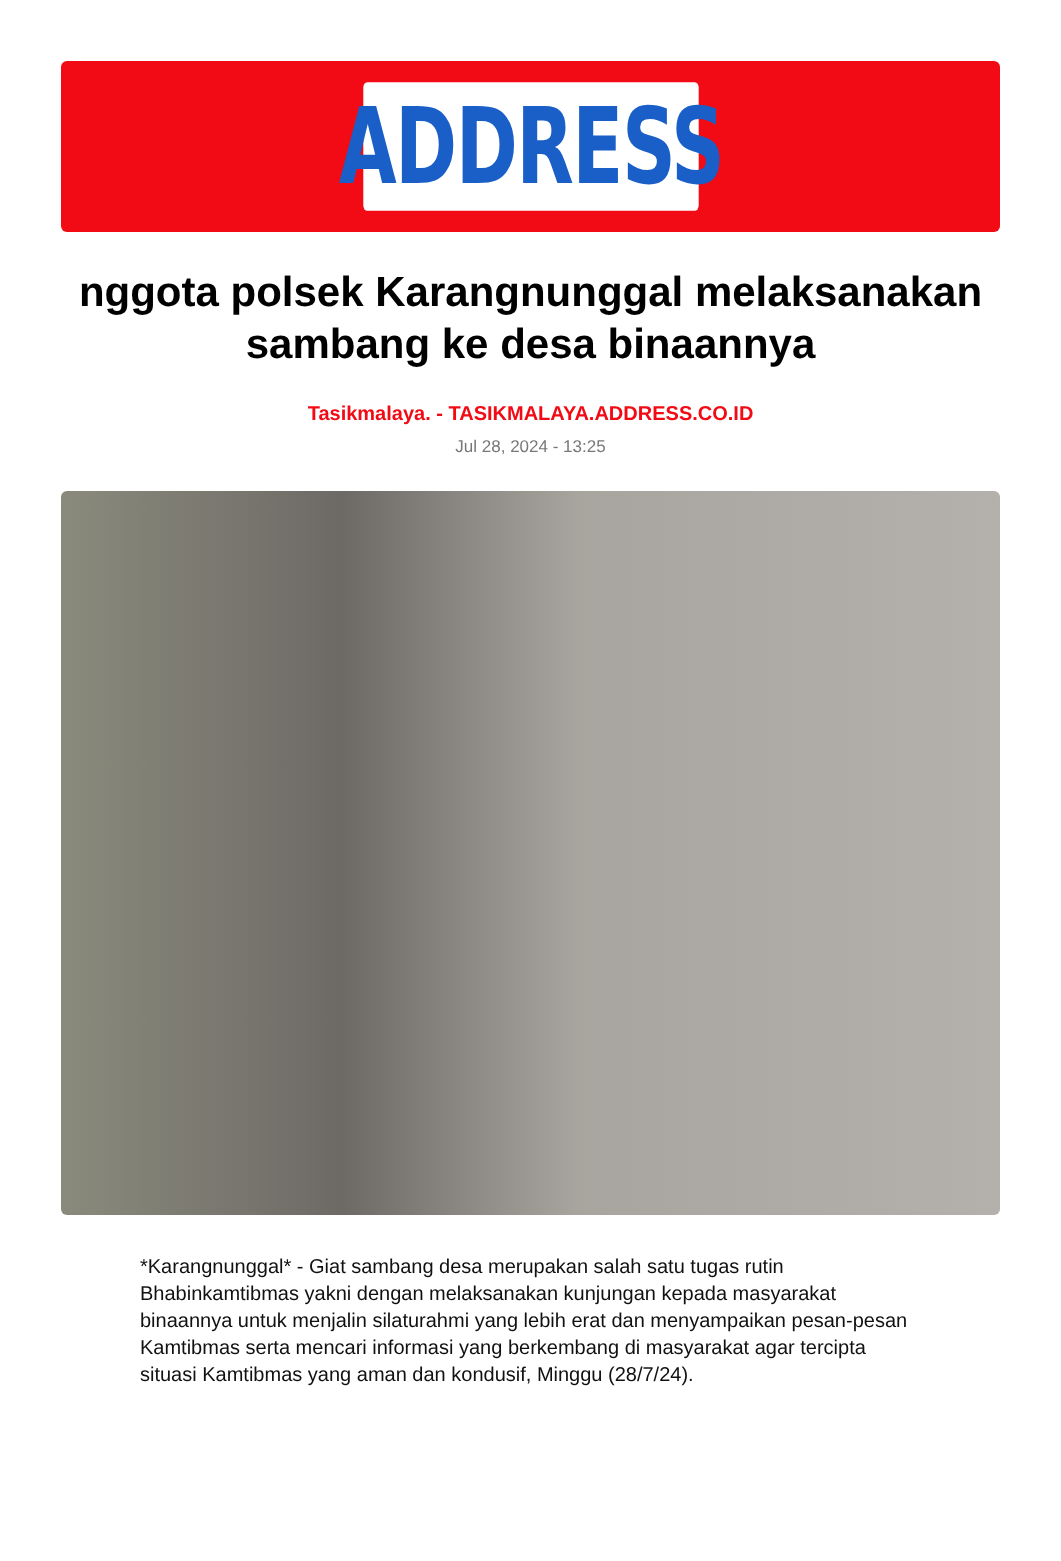ADDRESS
nggota polsek Karangnunggal melaksanakan sambang ke desa binaannya
Tasikmalaya. - TASIKMALAYA.ADDRESS.CO.ID
Jul 28, 2024 - 13:25
*Karangnunggal* - Giat sambang desa merupakan salah satu tugas rutin Bhabinkamtibmas yakni dengan melaksanakan kunjungan kepada masyarakat binaannya untuk menjalin silaturahmi yang lebih erat dan menyampaikan pesan-pesan Kamtibmas serta mencari informasi yang berkembang di masyarakat agar tercipta situasi Kamtibmas yang aman dan kondusif, Minggu (28/7/24).